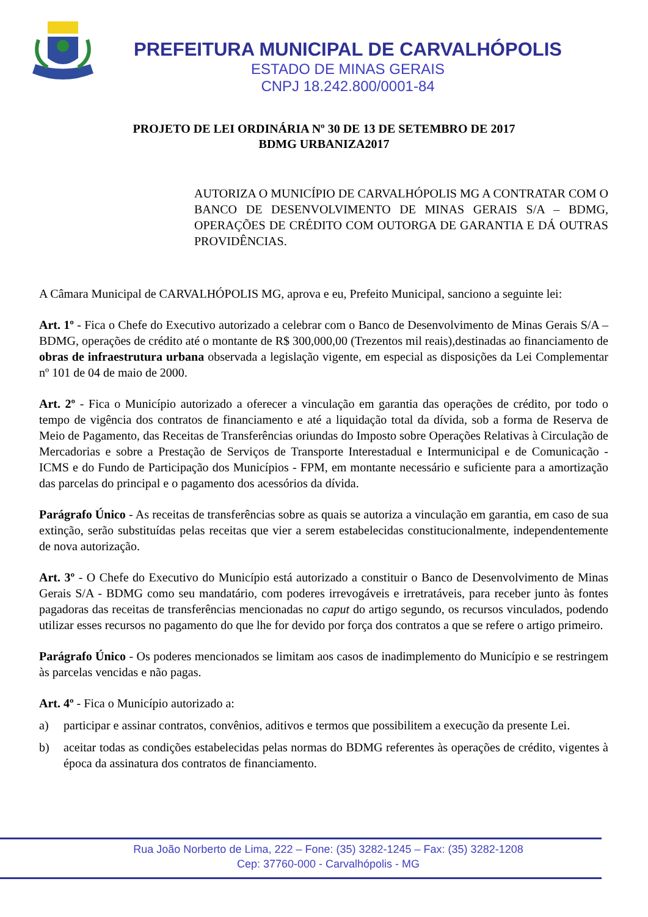PREFEITURA MUNICIPAL DE CARVALHÓPOLIS
ESTADO DE MINAS GERAIS
CNPJ 18.242.800/0001-84
PROJETO DE LEI ORDINÁRIA Nº 30 DE 13 DE SETEMBRO DE 2017
BDMG URBANIZA2017
AUTORIZA O MUNICÍPIO DE CARVALHÓPOLIS MG A CONTRATAR COM O BANCO DE DESENVOLVIMENTO DE MINAS GERAIS S/A – BDMG, OPERAÇÕES DE CRÉDITO COM OUTORGA DE GARANTIA E DÁ OUTRAS PROVIDÊNCIAS.
A Câmara Municipal de CARVALHÓPOLIS MG, aprova e eu, Prefeito Municipal, sanciono a seguinte lei:
Art. 1º - Fica o Chefe do Executivo autorizado a celebrar com o Banco de Desenvolvimento de Minas Gerais S/A – BDMG, operações de crédito até o montante de R$ 300,000,00 (Trezentos mil reais),destinadas ao financiamento de obras de infraestrutura urbana observada a legislação vigente, em especial as disposições da Lei Complementar nº 101 de 04 de maio de 2000.
Art. 2º - Fica o Município autorizado a oferecer a vinculação em garantia das operações de crédito, por todo o tempo de vigência dos contratos de financiamento e até a liquidação total da dívida, sob a forma de Reserva de Meio de Pagamento, das Receitas de Transferências oriundas do Imposto sobre Operações Relativas à Circulação de Mercadorias e sobre a Prestação de Serviços de Transporte Interestadual e Intermunicipal e de Comunicação - ICMS e do Fundo de Participação dos Municípios - FPM, em montante necessário e suficiente para a amortização das parcelas do principal e o pagamento dos acessórios da dívida.
Parágrafo Único - As receitas de transferências sobre as quais se autoriza a vinculação em garantia, em caso de sua extinção, serão substituídas pelas receitas que vier a serem estabelecidas constitucionalmente, independentemente de nova autorização.
Art. 3º - O Chefe do Executivo do Município está autorizado a constituir o Banco de Desenvolvimento de Minas Gerais S/A - BDMG como seu mandatário, com poderes irrevogáveis e irretratáveis, para receber junto às fontes pagadoras das receitas de transferências mencionadas no caput do artigo segundo, os recursos vinculados, podendo utilizar esses recursos no pagamento do que lhe for devido por força dos contratos a que se refere o artigo primeiro.
Parágrafo Único - Os poderes mencionados se limitam aos casos de inadimplemento do Município e se restringem às parcelas vencidas e não pagas.
Art. 4º - Fica o Município autorizado a:
a) participar e assinar contratos, convênios, aditivos e termos que possibilitem a execução da presente Lei.
b) aceitar todas as condições estabelecidas pelas normas do BDMG referentes às operações de crédito, vigentes à época da assinatura dos contratos de financiamento.
Rua João Norberto de Lima, 222 – Fone: (35) 3282-1245 – Fax: (35) 3282-1208
Cep: 37760-000 - Carvalhópolis - MG